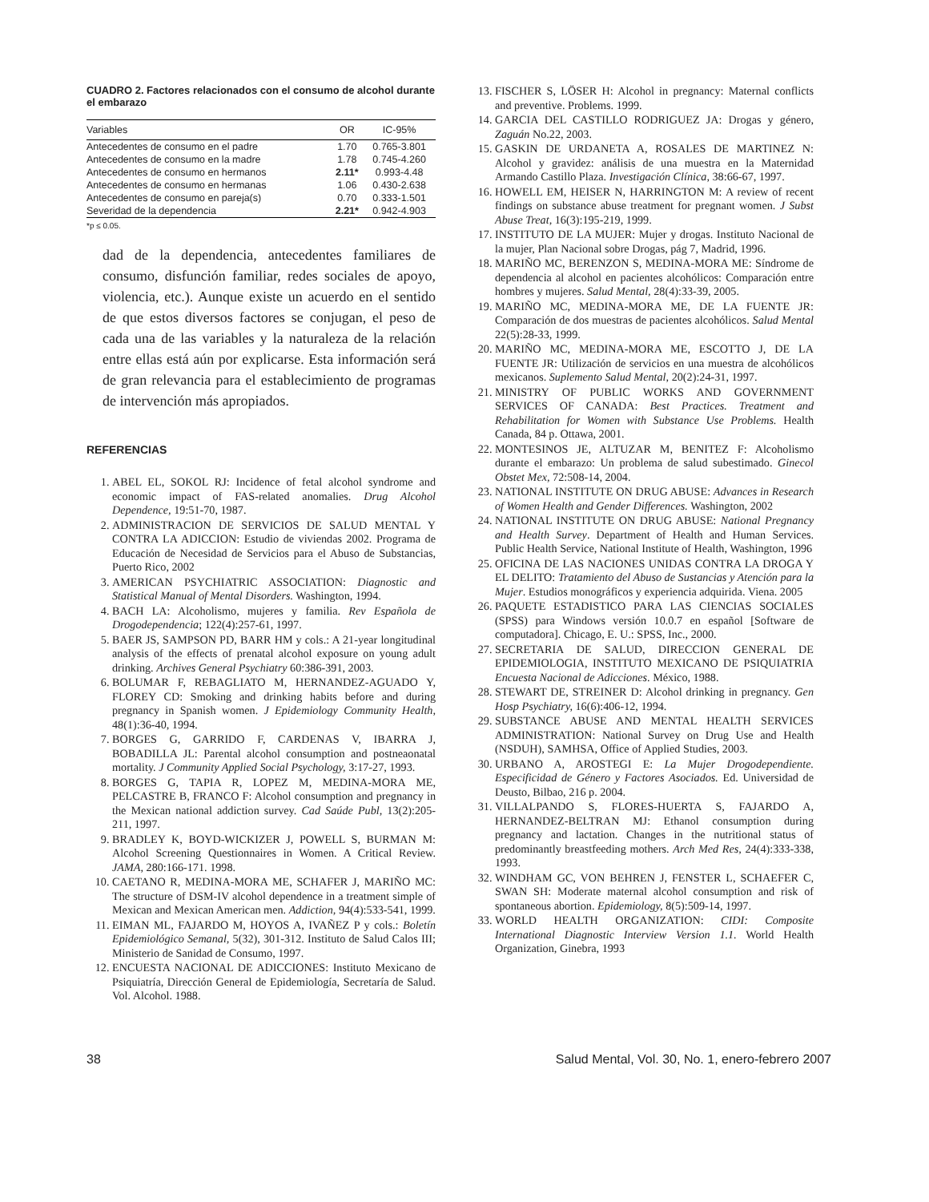CUADRO 2. Factores relacionados con el consumo de alcohol durante el embarazo
| Variables | OR | IC-95% |
| --- | --- | --- |
| Antecedentes de consumo en el padre | 1.70 | 0.765-3.801 |
| Antecedentes de consumo en la madre | 1.78 | 0.745-4.260 |
| Antecedentes de consumo en hermanos | 2.11* | 0.993-4.48 |
| Antecedentes de consumo en hermanas | 1.06 | 0.430-2.638 |
| Antecedentes de consumo en pareja(s) | 0.70 | 0.333-1.501 |
| Severidad de la dependencia | 2.21* | 0.942-4.903 |
*p ≤ 0.05.
dad de la dependencia, antecedentes familiares de consumo, disfunción familiar, redes sociales de apoyo, violencia, etc.). Aunque existe un acuerdo en el sentido de que estos diversos factores se conjugan, el peso de cada una de las variables y la naturaleza de la relación entre ellas está aún por explicarse. Esta información será de gran relevancia para el establecimiento de programas de intervención más apropiados.
REFERENCIAS
1. ABEL EL, SOKOL RJ: Incidence of fetal alcohol syndrome and economic impact of FAS-related anomalies. Drug Alcohol Dependence, 19:51-70, 1987.
2. ADMINISTRACION DE SERVICIOS DE SALUD MENTAL Y CONTRA LA ADICCION: Estudio de viviendas 2002. Programa de Educación de Necesidad de Servicios para el Abuso de Substancias, Puerto Rico, 2002
3. AMERICAN PSYCHIATRIC ASSOCIATION: Diagnostic and Statistical Manual of Mental Disorders. Washington, 1994.
4. BACH LA: Alcoholismo, mujeres y familia. Rev Española de Drogodependencia; 122(4):257-61, 1997.
5. BAER JS, SAMPSON PD, BARR HM y cols.: A 21-year longitudinal analysis of the effects of prenatal alcohol exposure on young adult drinking. Archives General Psychiatry 60:386-391, 2003.
6. BOLUMAR F, REBAGLIATO M, HERNANDEZ-AGUADO Y, FLOREY CD: Smoking and drinking habits before and during pregnancy in Spanish women. J Epidemiology Community Health, 48(1):36-40, 1994.
7. BORGES G, GARRIDO F, CARDENAS V, IBARRA J, BOBADILLA JL: Parental alcohol consumption and postneaonatal mortality. J Community Applied Social Psychology, 3:17-27, 1993.
8. BORGES G, TAPIA R, LOPEZ M, MEDINA-MORA ME, PELCASTRE B, FRANCO F: Alcohol consumption and pregnancy in the Mexican national addiction survey. Cad Saúde Publ, 13(2):205-211, 1997.
9. BRADLEY K, BOYD-WICKIZER J, POWELL S, BURMAN M: Alcohol Screening Questionnaires in Women. A Critical Review. JAMA, 280:166-171. 1998.
10. CAETANO R, MEDINA-MORA ME, SCHAFER J, MARIÑO MC: The structure of DSM-IV alcohol dependence in a treatment simple of Mexican and Mexican American men. Addiction, 94(4):533-541, 1999.
11. EIMAN ML, FAJARDO M, HOYOS A, IVAÑEZ P y cols.: Boletín Epidemiológico Semanal, 5(32), 301-312. Instituto de Salud Calos III; Ministerio de Sanidad de Consumo, 1997.
12. ENCUESTA NACIONAL DE ADICCIONES: Instituto Mexicano de Psiquiatría, Dirección General de Epidemiología, Secretaría de Salud. Vol. Alcohol. 1988.
13. FISCHER S, LÖSER H: Alcohol in pregnancy: Maternal conflicts and preventive. Problems. 1999.
14. GARCIA DEL CASTILLO RODRIGUEZ JA: Drogas y género, Zaguán No.22, 2003.
15. GASKIN DE URDANETA A, ROSALES DE MARTINEZ N: Alcohol y gravidez: análisis de una muestra en la Maternidad Armando Castillo Plaza. Investigación Clínica, 38:66-67, 1997.
16. HOWELL EM, HEISER N, HARRINGTON M: A review of recent findings on substance abuse treatment for pregnant women. J Subst Abuse Treat, 16(3):195-219, 1999.
17. INSTITUTO DE LA MUJER: Mujer y drogas. Instituto Nacional de la mujer, Plan Nacional sobre Drogas, pág 7, Madrid, 1996.
18. MARIÑO MC, BERENZON S, MEDINA-MORA ME: Síndrome de dependencia al alcohol en pacientes alcohólicos: Comparación entre hombres y mujeres. Salud Mental, 28(4):33-39, 2005.
19. MARIÑO MC, MEDINA-MORA ME, DE LA FUENTE JR: Comparación de dos muestras de pacientes alcohólicos. Salud Mental 22(5):28-33, 1999.
20. MARIÑO MC, MEDINA-MORA ME, ESCOTTO J, DE LA FUENTE JR: Utilización de servicios en una muestra de alcohólicos mexicanos. Suplemento Salud Mental, 20(2):24-31, 1997.
21. MINISTRY OF PUBLIC WORKS AND GOVERNMENT SERVICES OF CANADA: Best Practices. Treatment and Rehabilitation for Women with Substance Use Problems. Health Canada, 84 p. Ottawa, 2001.
22. MONTESINOS JE, ALTUZAR M, BENITEZ F: Alcoholismo durante el embarazo: Un problema de salud subestimado. Ginecol Obstet Mex, 72:508-14, 2004.
23. NATIONAL INSTITUTE ON DRUG ABUSE: Advances in Research of Women Health and Gender Differences. Washington, 2002
24. NATIONAL INSTITUTE ON DRUG ABUSE: National Pregnancy and Health Survey. Department of Health and Human Services. Public Health Service, National Institute of Health, Washington, 1996
25. OFICINA DE LAS NACIONES UNIDAS CONTRA LA DROGA Y EL DELITO: Tratamiento del Abuso de Sustancias y Atención para la Mujer. Estudios monográficos y experiencia adquirida. Viena. 2005
26. PAQUETE ESTADISTICO PARA LAS CIENCIAS SOCIALES (SPSS) para Windows versión 10.0.7 en español [Software de computadora]. Chicago, E. U.: SPSS, Inc., 2000.
27. SECRETARIA DE SALUD, DIRECCION GENERAL DE EPIDEMIOLOGIA, INSTITUTO MEXICANO DE PSIQUIATRIA Encuesta Nacional de Adicciones. México, 1988.
28. STEWART DE, STREINER D: Alcohol drinking in pregnancy. Gen Hosp Psychiatry, 16(6):406-12, 1994.
29. SUBSTANCE ABUSE AND MENTAL HEALTH SERVICES ADMINISTRATION: National Survey on Drug Use and Health (NSDUH), SAMHSA, Office of Applied Studies, 2003.
30. URBANO A, AROSTEGI E: La Mujer Drogodependiente. Especificidad de Género y Factores Asociados. Ed. Universidad de Deusto, Bilbao, 216 p. 2004.
31. VILLALPANDO S, FLORES-HUERTA S, FAJARDO A, HERNANDEZ-BELTRAN MJ: Ethanol consumption during pregnancy and lactation. Changes in the nutritional status of predominantly breastfeeding mothers. Arch Med Res, 24(4):333-338, 1993.
32. WINDHAM GC, VON BEHREN J, FENSTER L, SCHAEFER C, SWAN SH: Moderate maternal alcohol consumption and risk of spontaneous abortion. Epidemiology, 8(5):509-14, 1997.
33. WORLD HEALTH ORGANIZATION: CIDI: Composite International Diagnostic Interview Version 1.1. World Health Organization, Ginebra, 1993
38 Salud Mental, Vol. 30, No. 1, enero-febrero 2007